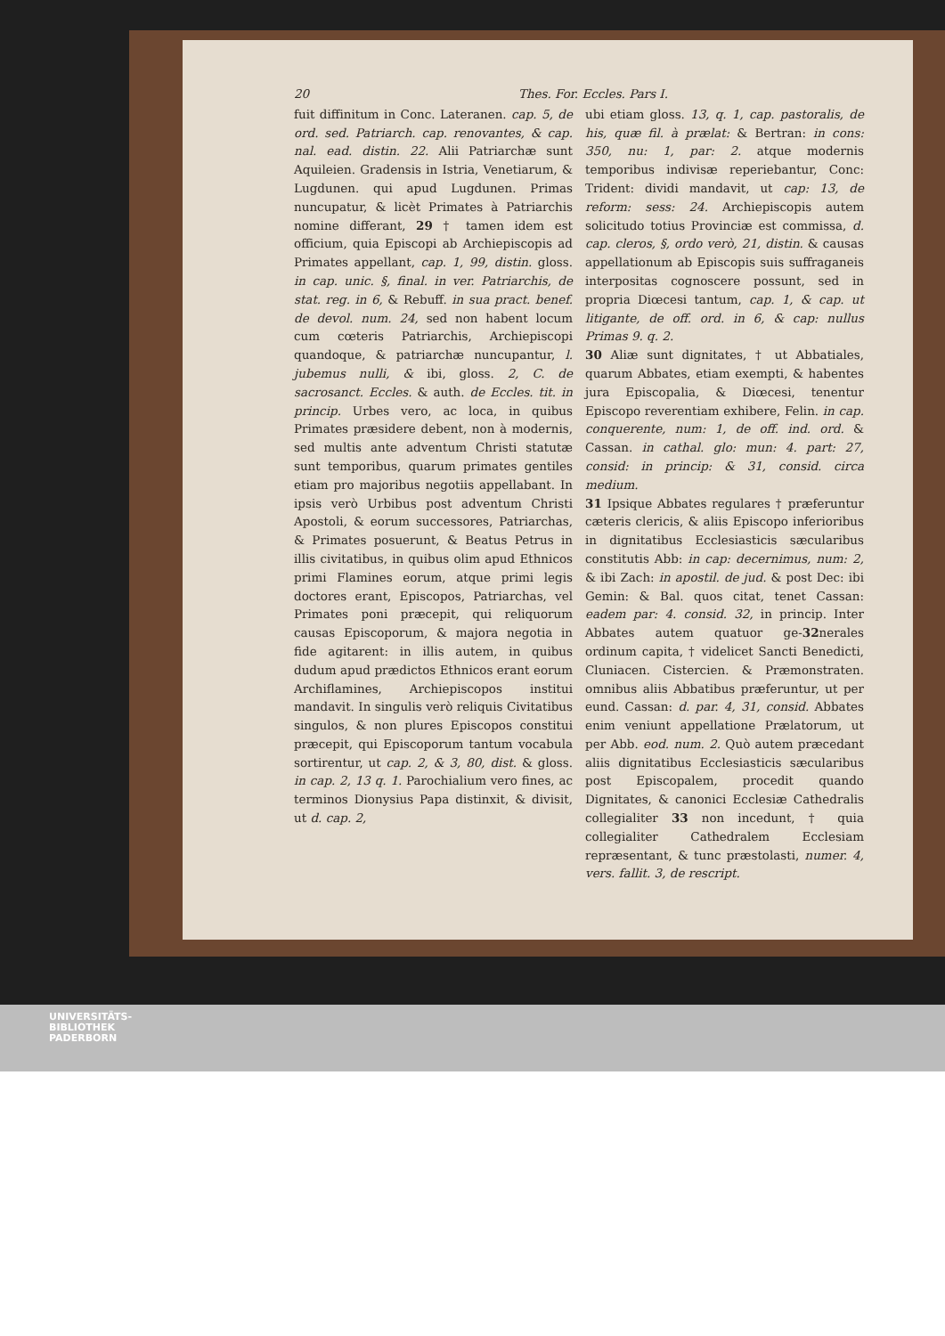20 Thes. For. Eccles. Pars I.
fuit diffinitum in Conc. Lateranen. cap. 5, de ord. sed. Patriarch. cap. renovantes, & cap. nal. ead. distin. 22. Alii Patriarchæ sunt Aquileien. Gradensis in Istria, Venetiarum, & Lugdunen. qui apud Lugdunen. Primas nuncupatur, & licèt Primates à Patriarchis nomine differant, 29 † tamen idem est officium, quia Episcopi ab Archiepiscopis ad Primates appellant, cap. 1, 99, distin. gloss. in cap. unic. §, final. in ver. Patriarchis, de stat. reg. in 6, & Rebuff. in sua pract. benef. de devol. num. 24, sed non habent locum cum cœteris Patriarchis, Archiepiscopi quandoque, & patriarchæ nuncupantur, l. jubemus nulli, & ibi, gloss. 2, C. de sacrosanct. Eccles. & auth. de Eccles. tit. in princip. Urbes vero, ac loca, in quibus Primates præsidere debent, non à modernis, sed multis ante adventum Christi statutæ sunt temporibus, quarum primates gentiles etiam pro majoribus negotiis appellabant. In ipsis verò Urbibus post adventum Christi Apostoli, & eorum successores, Patriarchas, & Primates posuerunt, & Beatus Petrus in illis civitatibus, in quibus olim apud Ethnicos primi Flamines eorum, atque primi legis doctores erant, Episcopos, Patriarchas, vel Primates poni præcepit, qui reliquorum causas Episcoporum, & majora negotia in fide agitarent: in illis autem, in quibus dudum apud prædictos Ethnicos erant eorum Archiflamines, Archiepiscopos institui mandavit. In singulis verò reliquis Civitatibus singulos, & non plures Episcopos constitui præcepit, qui Episcoporum tantum vocabula sortirentur, ut cap. 2, & 3, 80, dist. & gloss. in cap. 2, 13 q. 1. Parochialium vero fines, ac terminos Dionysius Papa distinxit, & divisit, ut d. cap. 2,
ubi etiam gloss. 13, q. 1, cap. pastoralis, de his, quæ fil. à prælat: & Bertran: in cons: 350, nu: 1, par: 2. atque modernis temporibus indivisæ reperiebantur, Conc: Trident: dividi mandavit, ut cap: 13, de reform: sess: 24. Archiepiscopis autem solicitudo totius Provinciæ est commissa, d. cap. cleros, §, ordo verò, 21, distin. & causas appellationum ab Episcopis suis suffraganeis interpositas cognoscere possunt, sed in propria Diœcesi tantum, cap. 1, & cap. ut litigante, de off. ord. in 6, & cap: nullus Primas 9. q. 2.
30 Aliæ sunt dignitates, † ut Abbatiales, quarum Abbates, etiam exempti, & habentes jura Episcopalia, & Diœcesi, tenentur Episcopo reverentiam exhibere, Felin. in cap. conquerente, num: 1, de off. ind. ord. & Cassan. in cathal. glo: mun: 4. part: 27, consid: in princip: & 31, consid. circa medium.
31 Ipsique Abbates regulares † præferuntur cæteris clericis, & aliis Episcopo inferioribus in dignitatibus Ecclesiasticis sæcularibus constitutis Abb: in cap: decernimus, num: 2, & ibi Zach: in apostil. de jud. & post Dec: ibi Gemin: & Bal. quos citat, tenet Cassan: eadem par: 4. consid. 32, in princip. Inter Abbates autem quatuor ge-32nerales ordinum capita, † videlicet Sancti Benedicti, Cluniacen. Cistercien. & Præmonstraten. omnibus aliis Abbatibus præferuntur, ut per eund. Cassan: d. par. 4, 31, consid. Abbates enim veniunt appellatione Prælatorum, ut per Abb. eod. num. 2. Quò autem præcedant aliis dignitatibus Ecclesiasticis sæcularibus post Episcopalem, procedit quando Dignitates, & canonici Ecclesiæ Cathedralis collegialiter 33 non incedunt, † quia collegialiter Cathedralem Ecclesiam repræsentant, & tunc præstolasti, numer. 4, vers. fallit. 3, de rescript.
UNIVERSITÄTS-
BIBLIOTHEK
PADERBORN